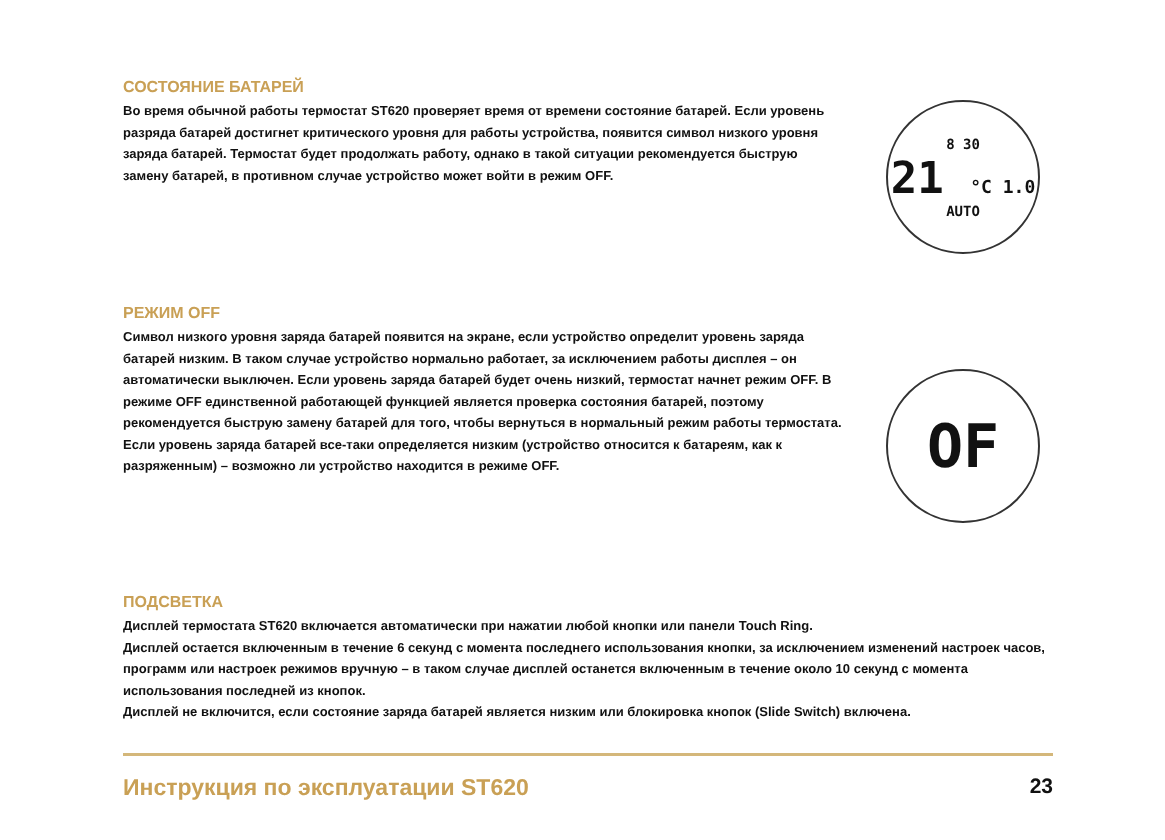СОСТОЯНИЕ БАТАРЕЙ
Во время обычной работы термостат ST620 проверяет время от времени состояние батарей. Если уровень разряда батарей достигнет критического уровня для работы устройства, появится символ низкого уровня заряда батарей. Термостат будет продолжать работу, однако в такой ситуации рекомендуется быструю замену батарей, в противном случае устройство может войти в режим OFF.
8 30
21 °C 1.0
AUTO
РЕЖИМ OFF
Символ низкого уровня заряда батарей появится на экране, если устройство определит уровень заряда батарей низким. В таком случае устройство нормально работает, за исключением работы дисплея – он автоматически выключен. Если уровень заряда батарей будет очень низкий, термостат начнет режим OFF. В режиме OFF единственной работающей функцией является проверка состояния батарей, поэтому рекомендуется быструю замену батарей для того, чтобы вернуться в нормальный режим работы термостата. Если уровень заряда батарей все-таки определяется низким (устройство относится к батареям, как к разряженным) – возможно ли устройство находится в режиме OFF.
OF
ПОДСВЕТКА
Дисплей термостата ST620 включается автоматически при нажатии любой кнопки или панели Touch Ring.
Дисплей остается включенным в течение 6 секунд с момента последнего использования кнопки, за исключением изменений настроек часов, программ или настроек режимов вручную – в таком случае дисплей останется включенным в течение около 10 секунд с момента использования последней из кнопок.
Дисплей не включится, если состояние заряда батарей является низким или блокировка кнопок (Slide Switch) включена.
Инструкция по эксплуатации ST620 23